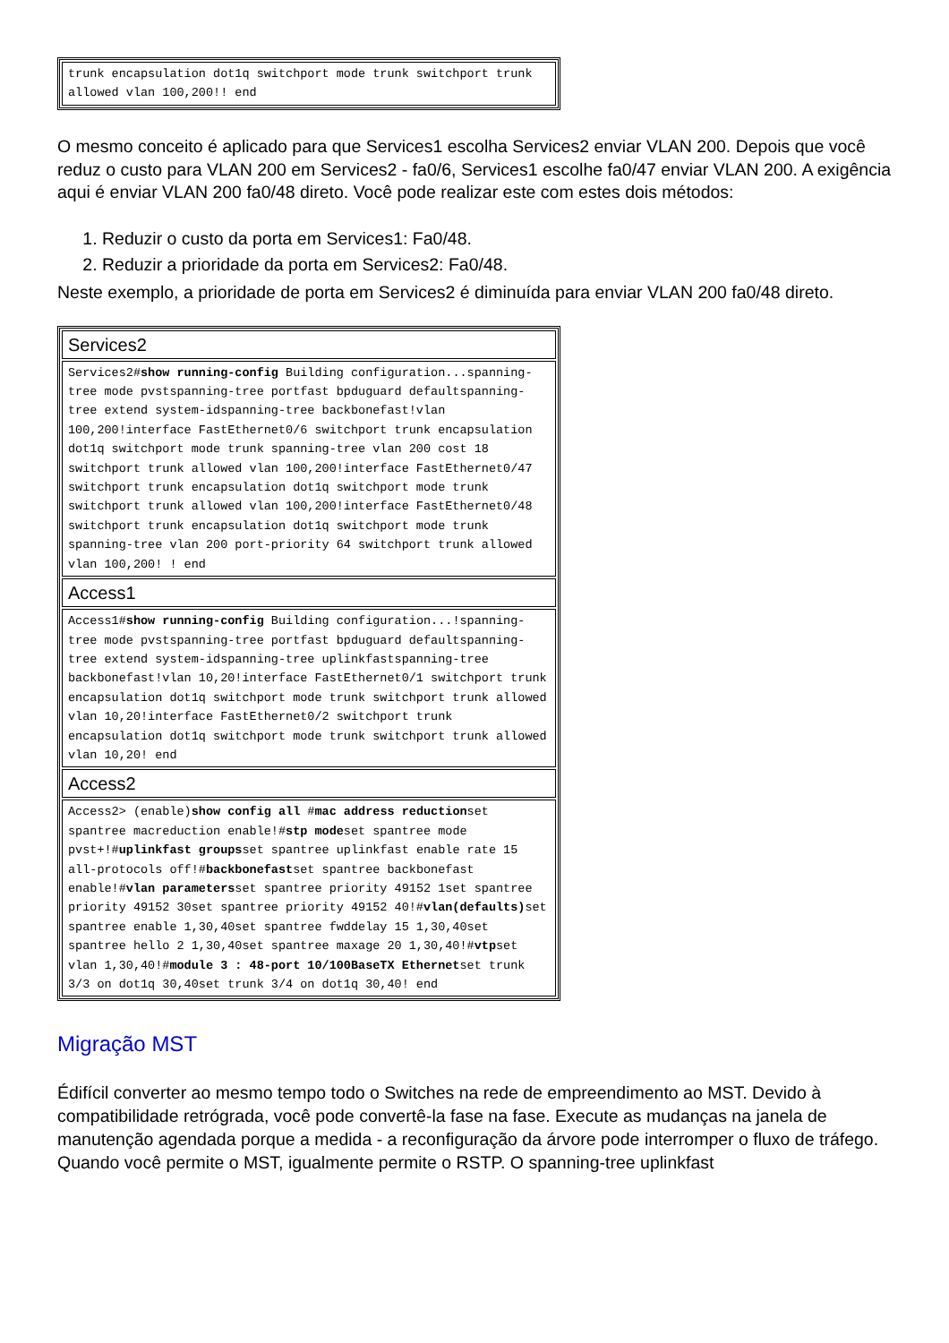| trunk encapsulation dot1q switchport mode trunk switchport trunk allowed vlan 100,200!! end |
O mesmo conceito é aplicado para que Services1 escolha Services2 enviar VLAN 200. Depois que você reduz o custo para VLAN 200 em Services2 - fa0/6, Services1 escolhe fa0/47 enviar VLAN 200. A exigência aqui é enviar VLAN 200 fa0/48 direto. Você pode realizar este com estes dois métodos:
1. Reduzir o custo da porta em Services1: Fa0/48.
2. Reduzir a prioridade da porta em Services2: Fa0/48.
Neste exemplo, a prioridade de porta em Services2 é diminuída para enviar VLAN 200 fa0/48 direto.
| Services2 |
| Services2# show running-config Building configuration...spanning-tree mode pvstspanning-tree portfast bpduguard defaultspanning-tree extend system-idspanning-tree backbonefast!vlan 100,200!interface FastEthernet0/6 switchport trunk encapsulation dot1q switchport mode trunk spanning-tree vlan 200 cost 18 switchport trunk allowed vlan 100,200!interface FastEthernet0/47 switchport trunk encapsulation dot1q switchport mode trunk switchport trunk allowed vlan 100,200!interface FastEthernet0/48 switchport trunk encapsulation dot1q switchport mode trunk spanning-tree vlan 200 port-priority 64 switchport trunk allowed vlan 100,200! ! end |
| Access1 |
| Access1# show running-config Building configuration...!spanning-tree mode pvstspanning-tree portfast bpduguard defaultspanning-tree extend system-idspanning-tree uplinkfastspanning-tree backbonefast!vlan 10,20!interface FastEthernet0/1 switchport trunk encapsulation dot1q switchport mode trunk switchport trunk allowed vlan 10,20!interface FastEthernet0/2 switchport trunk encapsulation dot1q switchport mode trunk switchport trunk allowed vlan 10,20! end |
| Access2 |
| Access2> (enable) show config all # mac address reduction set spantree macreduction enable!# stp mode set spantree mode pvst+!# uplinkfast groups set spantree uplinkfast enable rate 15 all-protocols off!# backbonefast set spantree backbonefast enable!# vlan parameters set spantree priority 49152 1set spantree priority 49152 30set spantree priority 49152 40!# vlan(defaults) set spantree enable 1,30,40set spantree fwddelay 15 1,30,40set spantree hello 2 1,30,40set spantree maxage 20 1,30,40!# vtp set vlan 1,30,40!# module 3 : 48-port 10/100BaseTX Ethernet set trunk 3/3 on dot1q 30,40set trunk 3/4 on dot1q 30,40! end |
Migração MST
Édifícil converter ao mesmo tempo todo o Switches na rede de empreendimento ao MST. Devido à compatibilidade retrógrada, você pode convertê-la fase na fase. Execute as mudanças na janela de manutenção agendada porque a medida - a reconfiguração da árvore pode interromper o fluxo de tráfego. Quando você permite o MST, igualmente permite o RSTP. O spanning-tree uplinkfast